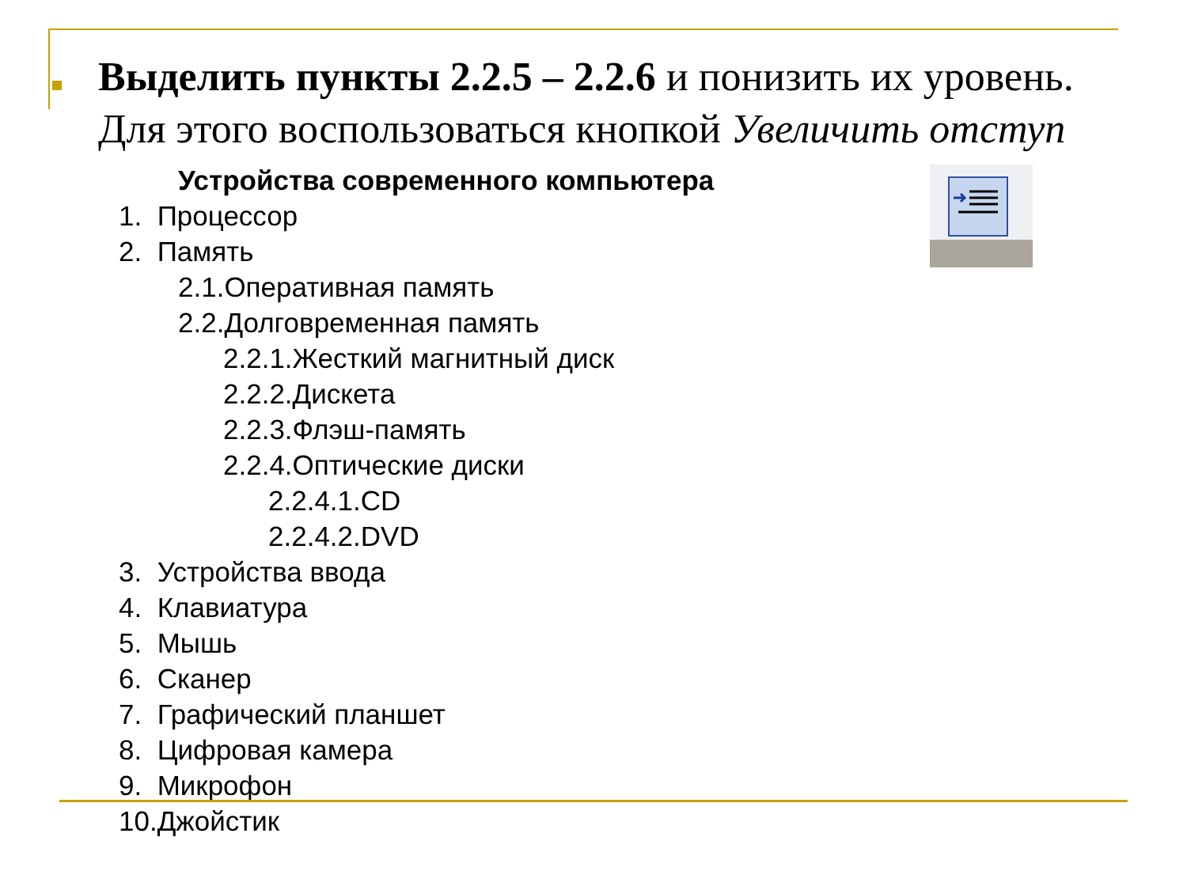Выделить пункты 2.2.5 – 2.2.6 и понизить их уровень. Для этого воспользоваться кнопкой Увеличить отступ
Устройства современного компьютера
1. Процессор
2. Память
2.1.Оперативная память
2.2.Долговременная память
2.2.1.Жесткий магнитный диск
2.2.2.Дискета
2.2.3.Флэш-память
2.2.4.Оптические диски
2.2.4.1.CD
2.2.4.2.DVD
3. Устройства ввода
4. Клавиатура
5. Мышь
6. Сканер
7. Графический планшет
8. Цифровая камера
9. Микрофон
10.Джойстик